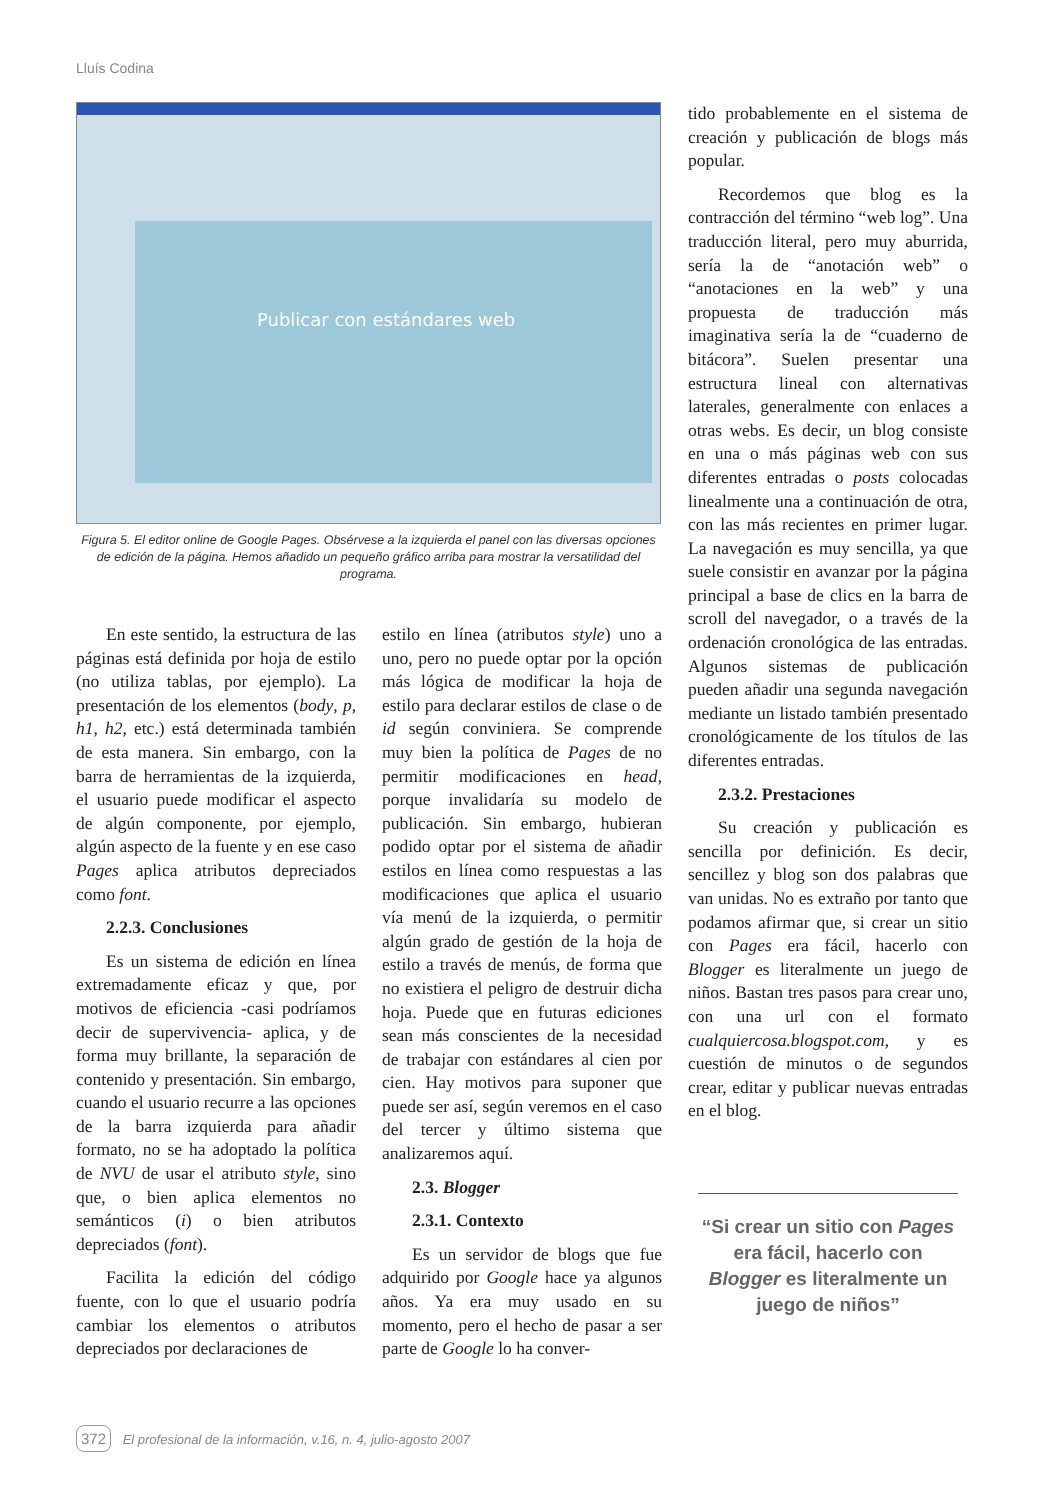Lluís Codina
Publicar con estándares web
Figura 5. El editor online de Google Pages. Obsérvese a la izquierda el panel con las diversas opciones de edición de la página. Hemos añadido un pequeño gráfico arriba para mostrar la versatilidad del programa.
En este sentido, la estructura de las páginas está definida por hoja de estilo (no utiliza tablas, por ejemplo). La presentación de los elementos (body, p, h1, h2, etc.) está determinada también de esta manera. Sin embargo, con la barra de herramientas de la izquierda, el usuario puede modificar el aspecto de algún componente, por ejemplo, algún aspecto de la fuente y en ese caso Pages aplica atributos depreciados como font.
2.2.3. Conclusiones
Es un sistema de edición en línea extremadamente eficaz y que, por motivos de eficiencia -casi podríamos decir de supervivencia- aplica, y de forma muy brillante, la separación de contenido y presentación. Sin embargo, cuando el usuario recurre a las opciones de la barra izquierda para añadir formato, no se ha adoptado la política de NVU de usar el atributo style, sino que, o bien aplica elementos no semánticos (i) o bien atributos depreciados (font).
Facilita la edición del código fuente, con lo que el usuario podría cambiar los elementos o atributos depreciados por declaraciones de
estilo en línea (atributos style) uno a uno, pero no puede optar por la opción más lógica de modificar la hoja de estilo para declarar estilos de clase o de id según conviniera. Se comprende muy bien la política de Pages de no permitir modificaciones en head, porque invalidaría su modelo de publicación. Sin embargo, hubieran podido optar por el sistema de añadir estilos en línea como respuestas a las modificaciones que aplica el usuario vía menú de la izquierda, o permitir algún grado de gestión de la hoja de estilo a través de menús, de forma que no existiera el peligro de destruir dicha hoja. Puede que en futuras ediciones sean más conscientes de la necesidad de trabajar con estándares al cien por cien. Hay motivos para suponer que puede ser así, según veremos en el caso del tercer y último sistema que analizaremos aquí.
2.3. Blogger
2.3.1. Contexto
Es un servidor de blogs que fue adquirido por Google hace ya algunos años. Ya era muy usado en su momento, pero el hecho de pasar a ser parte de Google lo ha conver-
tido probablemente en el sistema de creación y publicación de blogs más popular.
Recordemos que blog es la contracción del término “web log”. Una traducción literal, pero muy aburrida, sería la de “anotación web” o “anotaciones en la web” y una propuesta de traducción más imaginativa sería la de “cuaderno de bitácora”. Suelen presentar una estructura lineal con alternativas laterales, generalmente con enlaces a otras webs. Es decir, un blog consiste en una o más páginas web con sus diferentes entradas o posts colocadas linealmente una a continuación de otra, con las más recientes en primer lugar. La navegación es muy sencilla, ya que suele consistir en avanzar por la página principal a base de clics en la barra de scroll del navegador, o a través de la ordenación cronológica de las entradas. Algunos sistemas de publicación pueden añadir una segunda navegación mediante un listado también presentado cronológicamente de los títulos de las diferentes entradas.
2.3.2. Prestaciones
Su creación y publicación es sencilla por definición. Es decir, sencillez y blog son dos palabras que van unidas. No es extraño por tanto que podamos afirmar que, si crear un sitio con Pages era fácil, hacerlo con Blogger es literalmente un juego de niños. Bastan tres pasos para crear uno, con una url con el formato cualquiercosa.blogspot.com, y es cuestión de minutos o de segundos crear, editar y publicar nuevas entradas en el blog.
“Si crear un sitio con Pages era fácil, hacerlo con Blogger es literalmente un juego de niños”
372 El profesional de la información, v.16, n. 4, julio-agosto 2007